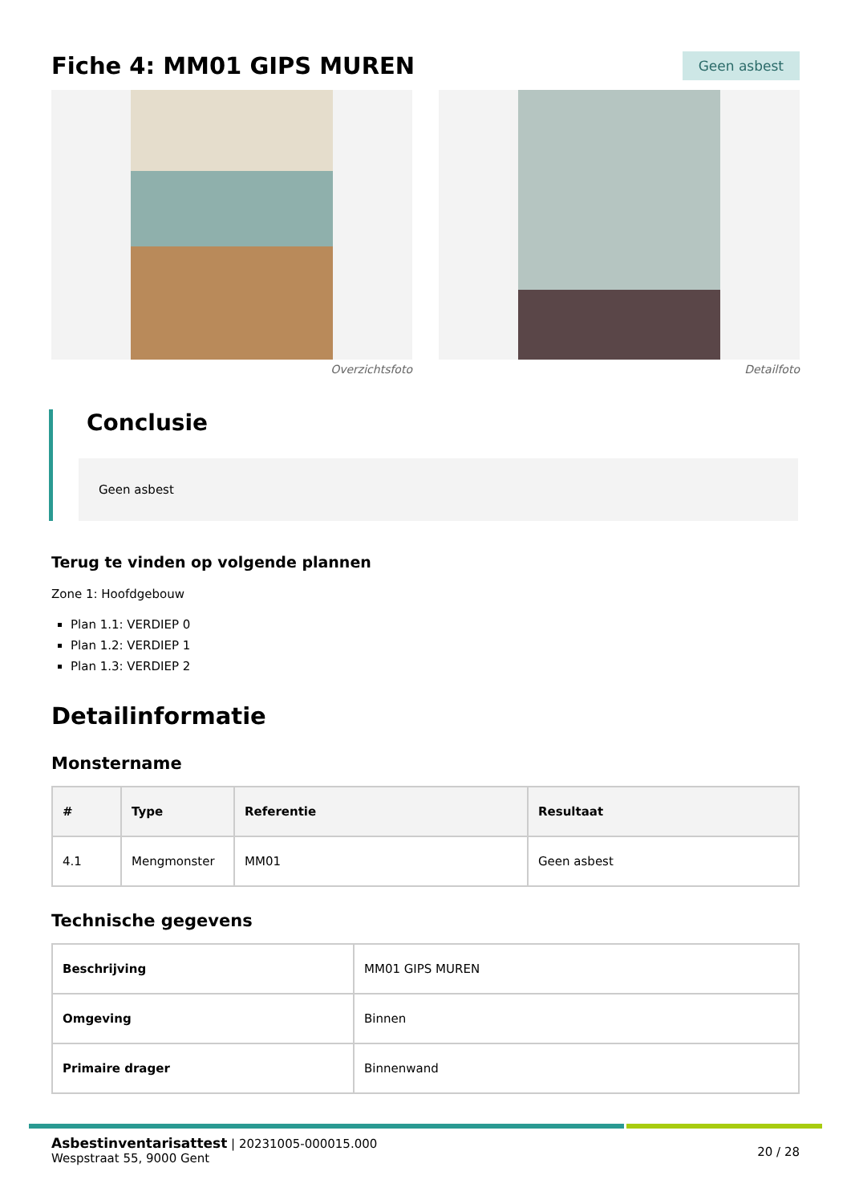Fiche 4: MM01 GIPS MUREN
Geen asbest
Overzichtsfoto Detailfoto
Conclusie
Geen asbest
Terug te vinden op volgende plannen
Zone 1: Hoofdgebouw
Plan 1.1: VERDIEP 0
Plan 1.2: VERDIEP 1
Plan 1.3: VERDIEP 2
Detailinformatie
Monstername
| # | Type | Referentie | Resultaat |
| --- | --- | --- | --- |
| 4.1 | Mengmonster | MM01 | Geen asbest |
Technische gegevens
| Beschrijving | MM01 GIPS MUREN |
| Omgeving | Binnen |
| Primaire drager | Binnenwand |
Asbestinventarisattest | 20231005-000015.000
Wespstraat 55, 9000 Gent
20 / 28